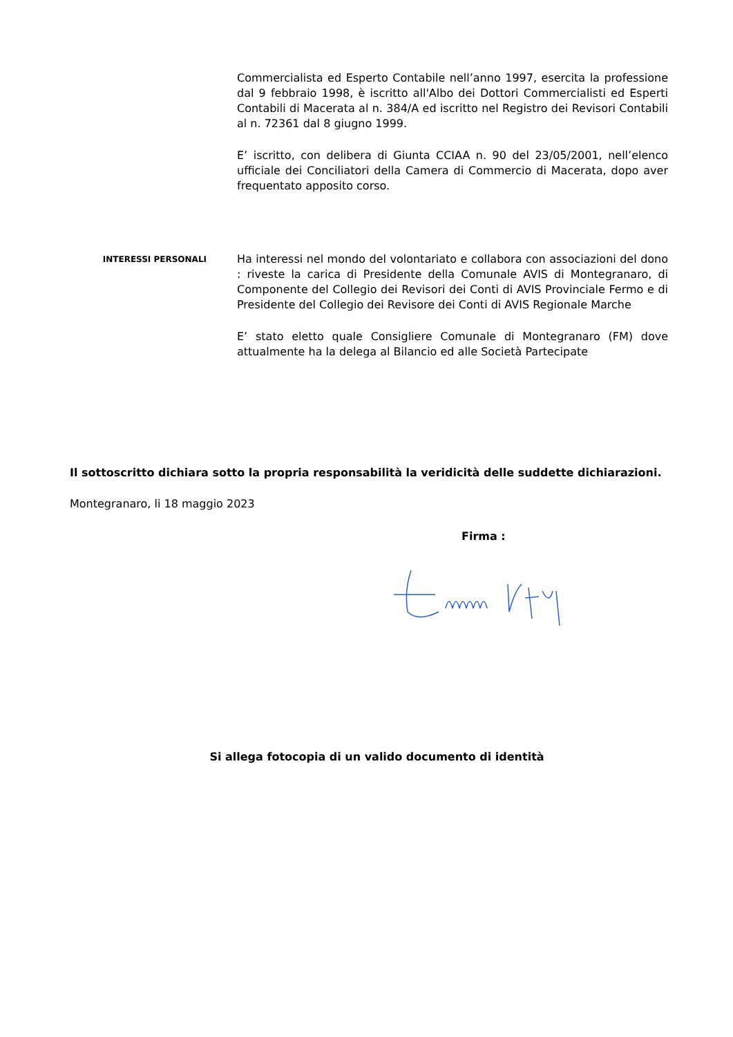Commercialista ed Esperto Contabile nell’anno 1997, esercita la professione dal 9 febbraio 1998, è iscritto all'Albo dei Dottori Commercialisti ed Esperti Contabili di Macerata al n. 384/A ed iscritto nel Registro dei Revisori Contabili al n. 72361 dal 8 giugno 1999.
E’ iscritto, con delibera di Giunta CCIAA n. 90 del 23/05/2001, nell’elenco ufficiale dei Conciliatori della Camera di Commercio di Macerata, dopo aver frequentato apposito corso.
INTERESSI PERSONALI
Ha interessi nel mondo del volontariato e collabora con associazioni del dono : riveste la carica di Presidente della Comunale AVIS di Montegranaro, di Componente del Collegio dei Revisori dei Conti di AVIS Provinciale Fermo e di Presidente del Collegio dei Revisore dei Conti di AVIS Regionale Marche
E’ stato eletto quale Consigliere Comunale di Montegranaro (FM) dove attualmente ha la delega al Bilancio ed alle Società Partecipate
Il sottoscritto dichiara sotto la propria responsabilità la veridicità delle suddette dichiarazioni.
Montegranaro, li 18 maggio 2023
Firma :
Si allega fotocopia di un valido documento di identità